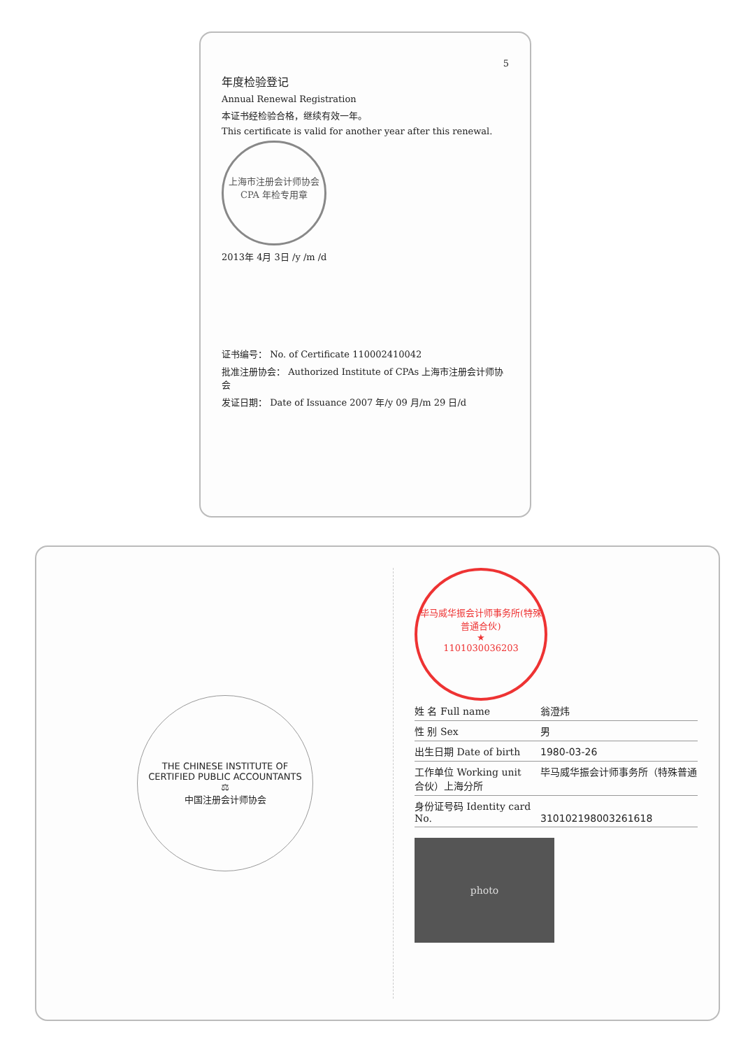5
年度检验登记
Annual Renewal Registration
本证书经检验合格，继续有效一年。
This certificate is valid for another year after this renewal.
上海市注册会计师协会 CPA 年检专用章
2013年 4月 3日 /y /m /d
证书编号： No. of Certificate 110002410042
批准注册协会： Authorized Institute of CPAs 上海市注册会计师协会
发证日期： Date of Issuance 2007 年/y 09 月/m 29 日/d
THE CHINESE INSTITUTE OF CERTIFIED PUBLIC ACCOUNTANTS
⚖
中国注册会计师协会
毕马威华振会计师事务所(特殊普通合伙)
★
1101030036203
姓 名 Full name 翁澄炜
性 别 Sex 男
出生日期 Date of birth 1980-03-26
工作单位 Working unit 毕马威华振会计师事务所（特殊普通合伙）上海分所
身份证号码 Identity card No. 310102198003261618
photo